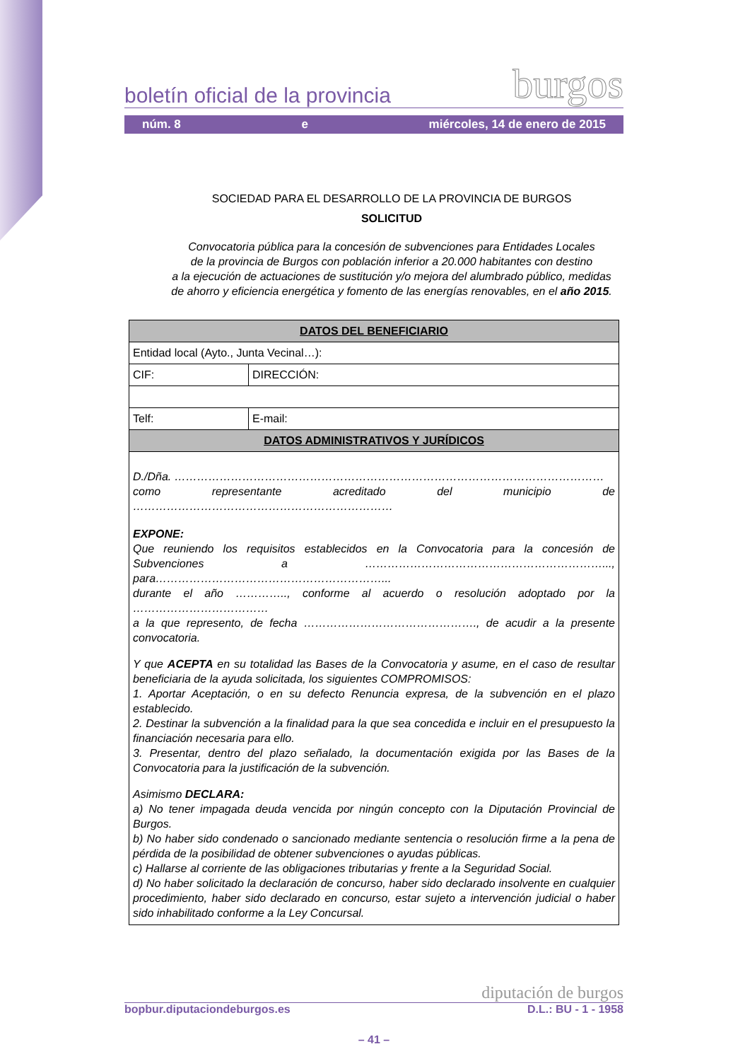boletín oficial de la provincia burgos
núm. 8 e miércoles, 14 de enero de 2015
SOCIEDAD PARA EL DESARROLLO DE LA PROVINCIA DE BURGOS
SOLICITUD
Convocatoria pública para la concesión de subvenciones para Entidades Locales
de la provincia de Burgos con población inferior a 20.000 habitantes con destino
a la ejecución de actuaciones de sustitución y/o mejora del alumbrado público, medidas
de ahorro y eficiencia energética y fomento de las energías renovables, en el año 2015.
| DATOS DEL BENEFICIARIO | |
| --- | --- |
| Entidad local (Ayto., Junta Vecinal…): | |
| CIF: | DIRECCIÓN: |
| Telf: | E-mail: |
| DATOS ADMINISTRATIVOS Y JURÍDICOS | |
| D./Dña. …………………………………………………………………………………………………… como representante acreditado del municipio de …………………………………………………………… EXPONE: Que reuniendo los requisitos establecidos en la Convocatoria para la concesión de Subvenciones a ………………………………………………………..., para……………………………………………………... durante el año ………….., conforme al acuerdo o resolución adoptado por la ……………………………… a la que represento, de fecha ………………………………………., de acudir a la presente convocatoria. Y que ACEPTA en su totalidad las Bases de la Convocatoria y asume, en el caso de resultar beneficiaria de la ayuda solicitada, los siguientes COMPROMISOS: 1. Aportar Aceptación, o en su defecto Renuncia expresa, de la subvención en el plazo establecido. 2. Destinar la subvención a la finalidad para la que sea concedida e incluir en el presupuesto la financiación necesaria para ello. 3. Presentar, dentro del plazo señalado, la documentación exigida por las Bases de la Convocatoria para la justificación de la subvención. Asimismo DECLARA: a) No tener impagada deuda vencida por ningún concepto con la Diputación Provincial de Burgos. b) No haber sido condenado o sancionado mediante sentencia o resolución firme a la pena de pérdida de la posibilidad de obtener subvenciones o ayudas públicas. c) Hallarse al corriente de las obligaciones tributarias y frente a la Seguridad Social. d) No haber solicitado la declaración de concurso, haber sido declarado insolvente en cualquier procedimiento, haber sido declarado en concurso, estar sujeto a intervención judicial o haber sido inhabilitado conforme a la Ley Concursal. | |
diputación de burgos
bopbur.diputaciondeburgos.es D.L.: BU - 1 - 1958
– 41 –